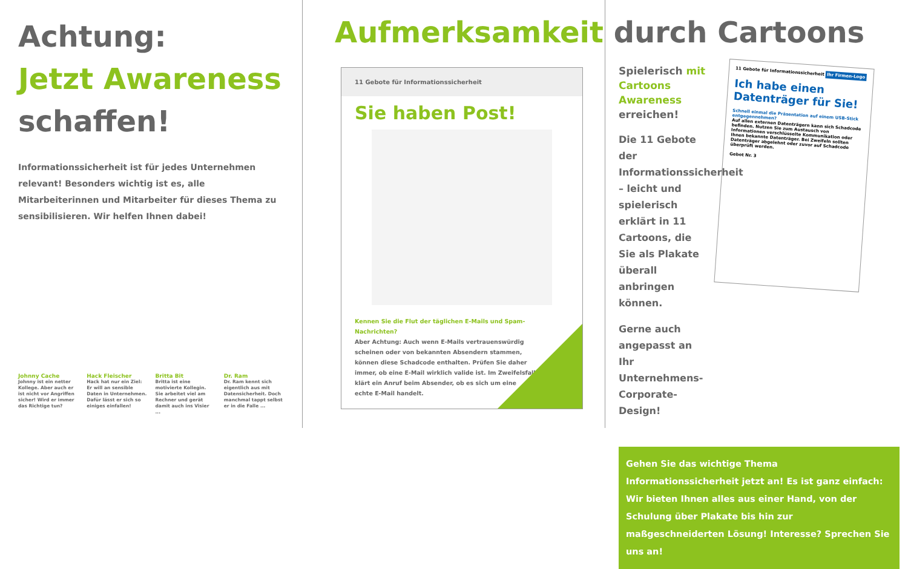Achtung:
Jetzt Awareness
schaffen!
Informationssicherheit ist für jedes Unternehmen relevant! Besonders wichtig ist es, alle Mitarbeiterinnen und Mitarbeiter für dieses Thema zu sensibilisieren. Wir helfen Ihnen dabei!
Johnny Cache
Johnny ist ein netter Kollege. Aber auch er ist nicht vor Angriffen sicher! Wird er immer das Richtige tun?
Hack Fleischer
Hack hat nur ein Ziel: Er will an sensible Daten in Unternehmen. Dafür lässt er sich so einiges einfallen!
Britta Bit
Britta ist eine motivierte Kollegin. Sie arbeitet viel am Rechner und gerät damit auch ins Visier ...
Dr. Ram
Dr. Ram kennt sich eigentlich aus mit Datensicherheit. Doch manchmal tappt selbst er in die Falle ...
Aufmerksamkeit durch Cartoons
11 Gebote für Informationssicherheit
Sie haben Post!
Kennen Sie die Flut der täglichen E-Mails und Spam-Nachrichten?
Aber Achtung: Auch wenn E-Mails vertrauenswürdig scheinen oder von bekannten Absendern stammen, können diese Schadcode enthalten. Prüfen Sie daher immer, ob eine E-Mail wirklich valide ist. Im Zweifelsfall klärt ein Anruf beim Absender, ob es sich um eine echte E-Mail handelt.
Spielerisch mit Cartoons Awareness erreichen!
Die 11 Gebote der Informationssicherheit – leicht und spielerisch erklärt in 11 Cartoons, die Sie als Plakate überall anbringen können.
Gerne auch angepasst an Ihr Unternehmens-Corporate-Design!
11 Gebote für Informationssicherheit Ihr Firmen-Logo
Ich habe einen Datenträger für Sie!
Schnell einmal die Präsentation auf einem USB-Stick entgegennehmen?
Auf allen externen Datenträgern kann sich Schadcode befinden. Nutzen Sie zum Austausch von Informationen verschlüsselte Kommunikation oder Ihnen bekannte Datenträger. Bei Zweifeln sollten Datenträger abgelehnt oder zuvor auf Schadcode überprüft werden.
Gebot Nr. 3
Gehen Sie das wichtige Thema Informationssicherheit jetzt an! Es ist ganz einfach: Wir bieten Ihnen alles aus einer Hand, von der Schulung über Plakate bis hin zur maßgeschneiderten Lösung! Interesse? Sprechen Sie uns an!